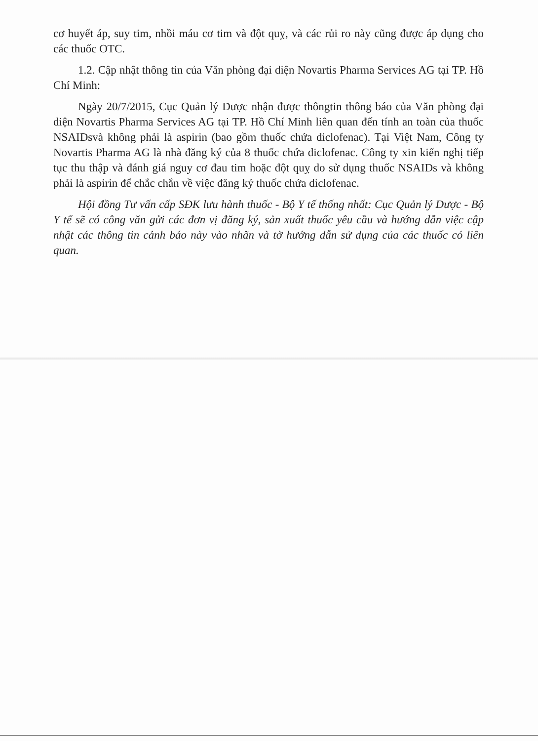cơ huyết áp, suy tim, nhồi máu cơ tim và đột quỵ, và các rủi ro này cũng được áp dụng cho các thuốc OTC.
1.2. Cập nhật thông tin của Văn phòng đại diện Novartis Pharma Services AG tại TP. Hồ Chí Minh:
Ngày 20/7/2015, Cục Quản lý Dược nhận được thôngtin thông báo của Văn phòng đại diện Novartis Pharma Services AG tại TP. Hồ Chí Minh liên quan đến tính an toàn của thuốc NSAIDsvà không phải là aspirin (bao gồm thuốc chứa diclofenac). Tại Việt Nam, Công ty Novartis Pharma AG là nhà đăng ký của 8 thuốc chứa diclofenac. Công ty xin kiến nghị tiếp tục thu thập và đánh giá nguy cơ đau tim hoặc đột quỵ do sử dụng thuốc NSAIDs và không phải là aspirin để chắc chắn về việc đăng ký thuốc chứa diclofenac.
Hội đồng Tư vấn cấp SĐK lưu hành thuốc - Bộ Y tế thống nhất: Cục Quản lý Dược - Bộ Y tế sẽ có công văn gửi các đơn vị đăng ký, sản xuất thuốc yêu cầu và hướng dẫn việc cập nhật các thông tin cảnh báo này vào nhãn và tờ hướng dẫn sử dụng của các thuốc có liên quan.